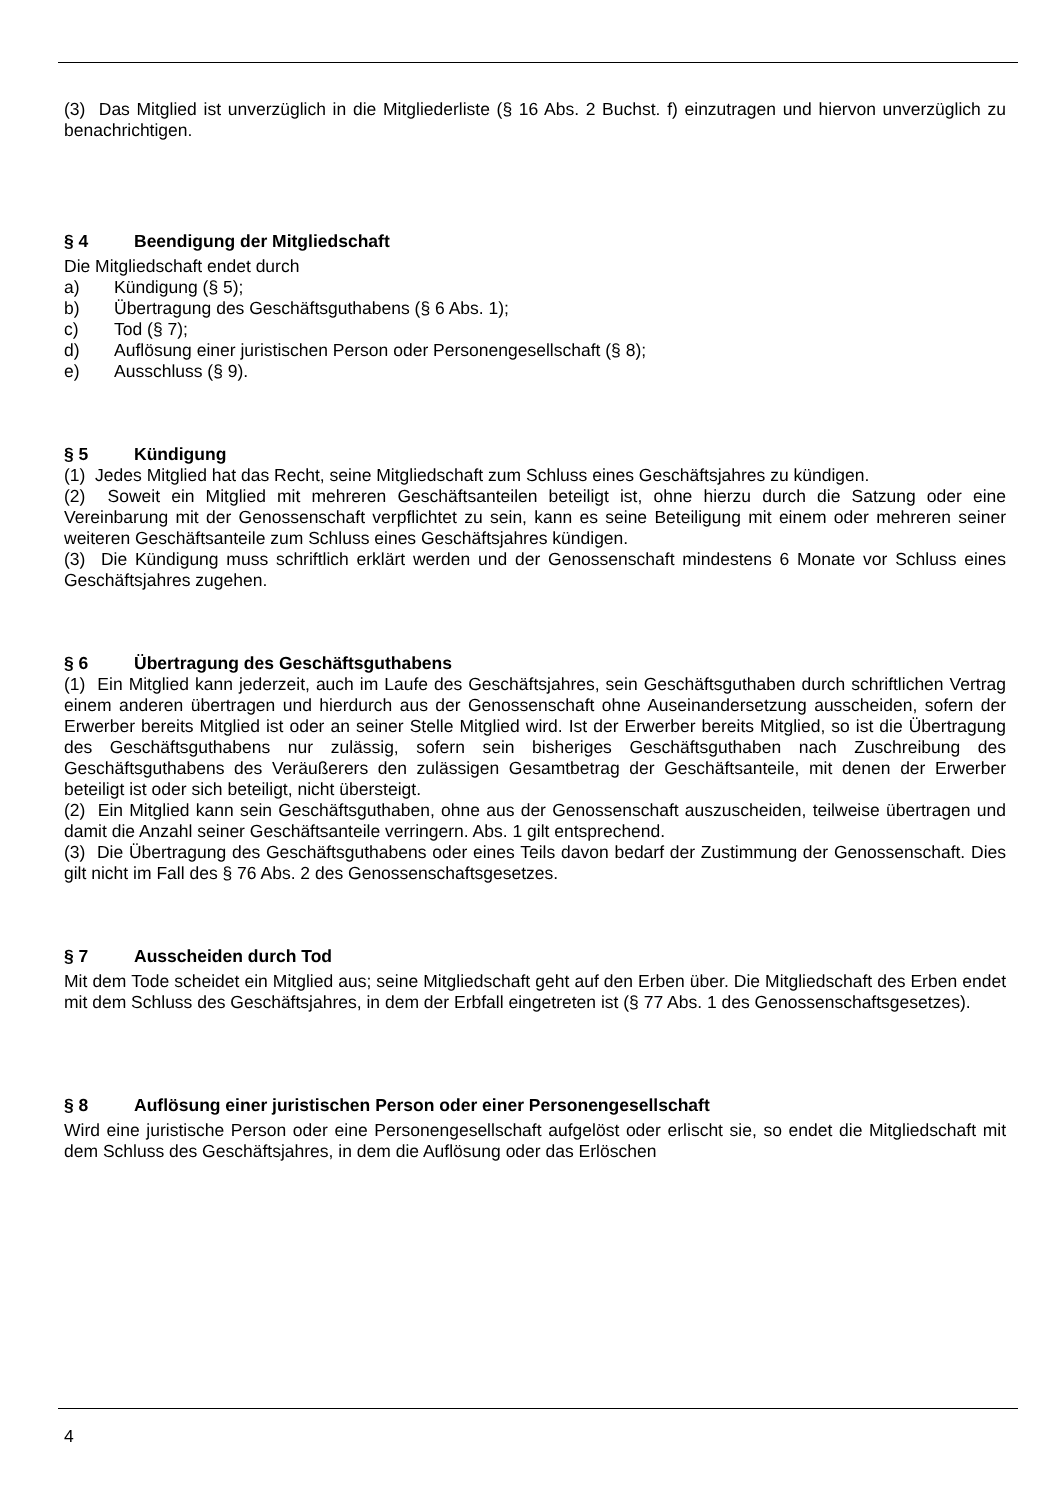(3) Das Mitglied ist unverzüglich in die Mitgliederliste (§ 16 Abs. 2 Buchst. f) einzutragen und hiervon unverzüglich zu benachrichtigen.
§ 4 Beendigung der Mitgliedschaft
Die Mitgliedschaft endet durch
a) Kündigung (§ 5);
b) Übertragung des Geschäftsguthabens (§ 6 Abs. 1);
c) Tod (§ 7);
d) Auflösung einer juristischen Person oder Personengesellschaft (§ 8);
e) Ausschluss (§ 9).
§ 5 Kündigung
(1) Jedes Mitglied hat das Recht, seine Mitgliedschaft zum Schluss eines Geschäftsjahres zu kündigen.
(2) Soweit ein Mitglied mit mehreren Geschäftsanteilen beteiligt ist, ohne hierzu durch die Satzung oder eine Vereinbarung mit der Genossenschaft verpflichtet zu sein, kann es seine Beteiligung mit einem oder mehreren seiner weiteren Geschäftsanteile zum Schluss eines Geschäftsjahres kündigen.
(3) Die Kündigung muss schriftlich erklärt werden und der Genossenschaft mindestens 6 Monate vor Schluss eines Geschäftsjahres zugehen.
§ 6 Übertragung des Geschäftsguthabens
(1) Ein Mitglied kann jederzeit, auch im Laufe des Geschäftsjahres, sein Geschäftsguthaben durch schriftlichen Vertrag einem anderen übertragen und hierdurch aus der Genossenschaft ohne Auseinandersetzung ausscheiden, sofern der Erwerber bereits Mitglied ist oder an seiner Stelle Mitglied wird. Ist der Erwerber bereits Mitglied, so ist die Übertragung des Geschäftsguthabens nur zulässig, sofern sein bisheriges Geschäftsguthaben nach Zuschreibung des Geschäftsguthabens des Veräußerers den zulässigen Gesamtbetrag der Geschäftsanteile, mit denen der Erwerber beteiligt ist oder sich beteiligt, nicht übersteigt.
(2) Ein Mitglied kann sein Geschäftsguthaben, ohne aus der Genossenschaft auszuscheiden, teilweise übertragen und damit die Anzahl seiner Geschäftsanteile verringern. Abs. 1 gilt entsprechend.
(3) Die Übertragung des Geschäftsguthabens oder eines Teils davon bedarf der Zustimmung der Genossenschaft. Dies gilt nicht im Fall des § 76 Abs. 2 des Genossenschaftsgesetzes.
§ 7 Ausscheiden durch Tod
Mit dem Tode scheidet ein Mitglied aus; seine Mitgliedschaft geht auf den Erben über. Die Mitgliedschaft des Erben endet mit dem Schluss des Geschäftsjahres, in dem der Erbfall eingetreten ist (§ 77 Abs. 1 des Genossenschaftsgesetzes).
§ 8 Auflösung einer juristischen Person oder einer Personengesellschaft
Wird eine juristische Person oder eine Personengesellschaft aufgelöst oder erlischt sie, so endet die Mitgliedschaft mit dem Schluss des Geschäftsjahres, in dem die Auflösung oder das Erlöschen
4